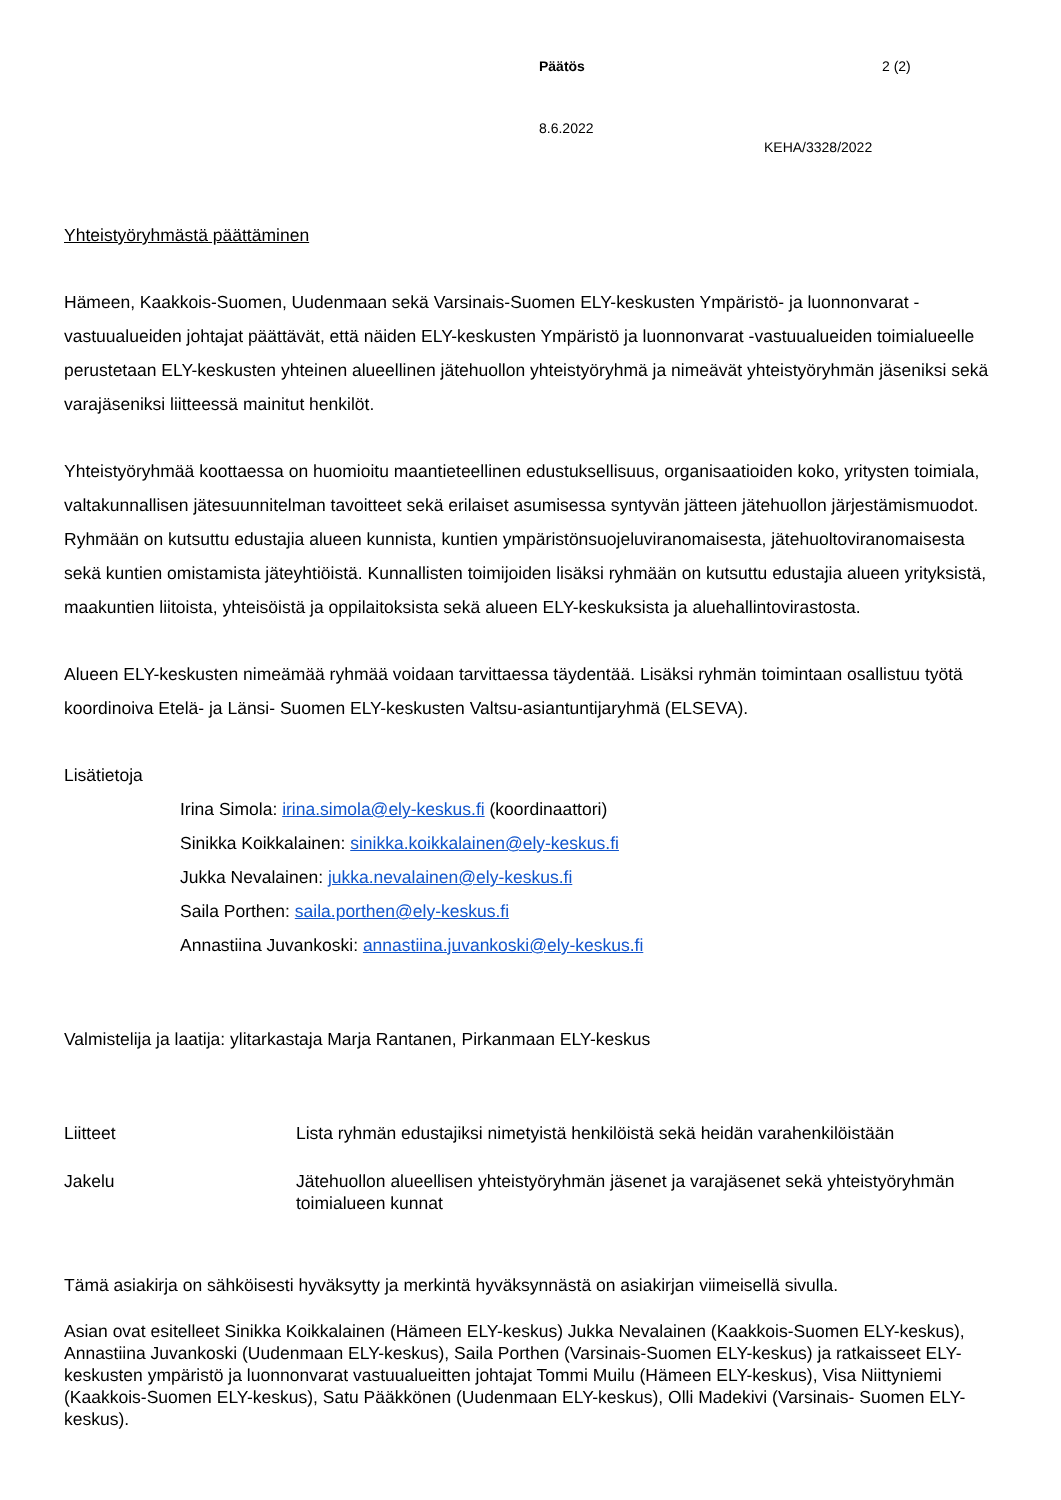Päätös 2 (2)
8.6.2022
KEHA/3328/2022
Yhteistyöryhmästä päättäminen
Hämeen, Kaakkois-Suomen, Uudenmaan sekä Varsinais-Suomen ELY-keskusten Ympäristö- ja luonnon­varat -vastuualueiden johtajat päättävät, että näiden ELY-keskusten Ympäristö ja luonnonvarat -vastuualu­eiden toimialueelle perustetaan ELY-keskusten yhteinen alueellinen jätehuollon yhteistyöryhmä ja nimeävät yhteistyöryhmän jäseniksi sekä varajäseniksi liitteessä mainitut henkilöt.
Yhteistyöryhmää koottaessa on huomioitu maantieteellinen edustuksellisuus, organisaatioiden koko, yritys­ten toimiala, valtakunnallisen jätesuunnitelman tavoitteet sekä erilaiset asumisessa syntyvän jätteen jäte­huollon järjestämismuodot. Ryhmään on kutsuttu edustajia alueen kunnista, kuntien ympäristönsuojeluvi­ranomaisesta, jätehuoltoviranomaisesta sekä kuntien omistamista jäteyhtiöistä. Kunnallisten toimijoiden lisäksi ryhmään on kutsuttu edustajia alueen yrityksistä, maakuntien liitoista, yhteisöistä ja oppilaitoksista sekä alueen ELY-keskuksista ja aluehallintovirastosta.
Alueen ELY-keskusten nimeämää ryhmää voidaan tarvittaessa täydentää. Lisäksi ryhmän toimintaan osal­listuu työtä koordinoiva Etelä- ja Länsi- Suomen ELY-keskusten Valtsu-asiantuntijaryhmä (ELSEVA).
Lisätietoja
Irina Simola: irina.simola@ely-keskus.fi (koordinaattori)
Sinikka Koikkalainen: sinikka.koikkalainen@ely-keskus.fi
Jukka Nevalainen: jukka.nevalainen@ely-keskus.fi
Saila Porthen: saila.porthen@ely-keskus.fi
Annastiina Juvankoski: annastiina.juvankoski@ely-keskus.fi
Valmistelija ja laatija: ylitarkastaja Marja Rantanen, Pirkanmaan ELY-keskus
Liitteet Lista ryhmän edustajiksi nimetyistä henkilöistä sekä heidän varahenkilöistään
Jakelu Jätehuollon alueellisen yhteistyöryhmän jäsenet ja varajäsenet sekä yhteistyö­ryhmän toimialueen kunnat
Tämä asiakirja on sähköisesti hyväksytty ja merkintä hyväksynnästä on asiakirjan viimeisellä sivulla.
Asian ovat esitelleet Sinikka Koikkalainen (Hämeen ELY-keskus) Jukka Nevalainen (Kaakkois-Suomen ELY-keskus), Annastiina Juvankoski (Uudenmaan ELY-keskus), Saila Porthen (Varsinais-Suomen ELY-keskus) ja ratkaisseet ELY-keskusten ympäristö ja luonnonvarat vastuualueitten johtajat Tommi Muilu (Hä­meen ELY-keskus), Visa Niittyniemi (Kaakkois-Suomen ELY-keskus), Satu Pääkkönen (Uudenmaan ELY-keskus), Olli Madekivi (Varsinais- Suomen ELY-keskus).